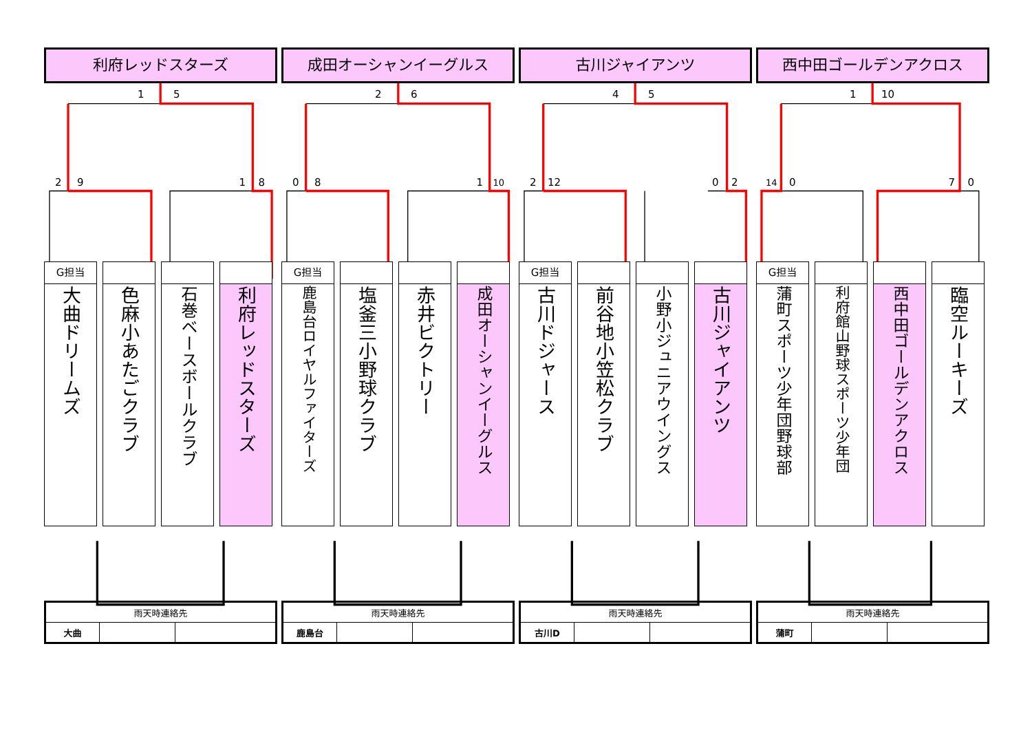利府レッドスターズ
1 5
2918
G担当
大曲ドリームズ
色麻小あたごクラブ
石巻ベースボールクラブ
利府レッドスターズ
| 雨天時連絡先 | | |
| 大曲 | | |
成田オーシャンイーグルス
2 6
081 10
G担当
鹿島台ロイヤルファイターズ
塩釜三小野球クラブ
赤井ビクトリー
成田オーシャンイーグルス
| 雨天時連絡先 | | |
| 鹿島台 | | |
古川ジャイアンツ
4 5
2 12 02
G担当
古川ドジャース
前谷地小笠松クラブ
小野小ジュニアウイングス
古川ジャイアンツ
| 雨天時連絡先 | | |
| 古川D | | |
西中田ゴールデンアクロス
1 10
14 070
G担当
蒲町スポーツ少年団野球部
利府館山野球スポーツ少年団
西中田ゴールデンアクロス
臨空ルーキーズ
| 雨天時連絡先 | | |
| 蒲町 | | |